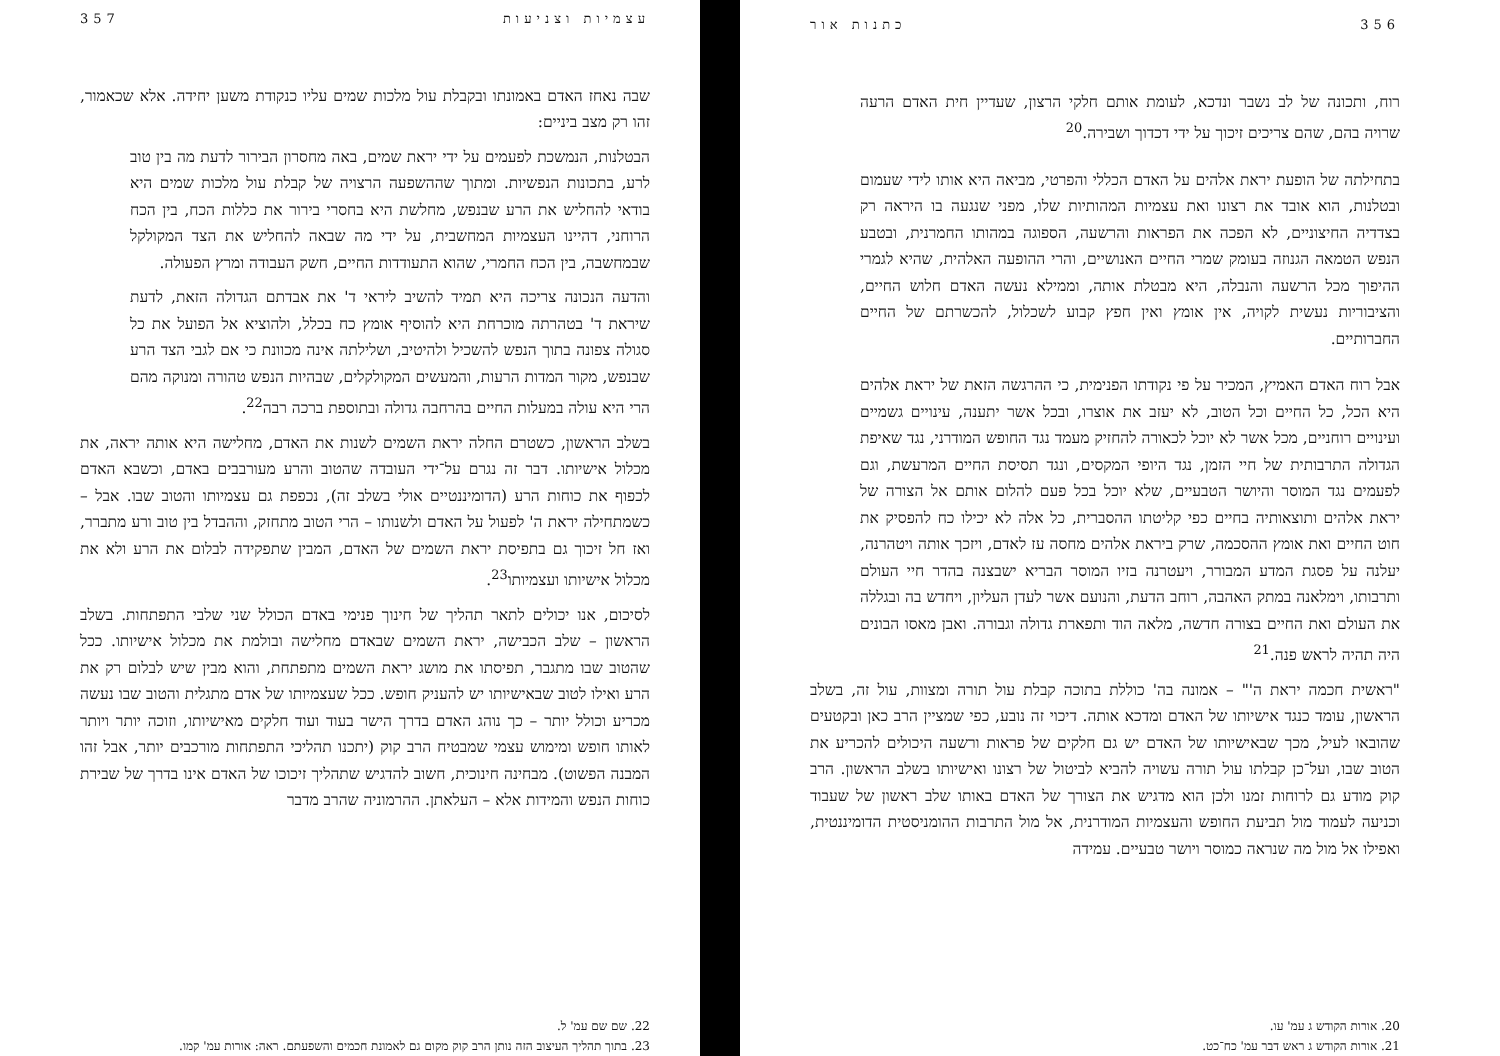357 עצמיות וצניעות
שבה נאחז האדם באמונתו ובקבלת עול מלכות שמים עליו כנקודת משען יחידה. אלא שכאמור, זהו רק מצב ביניים:
הבטלנות, הנמשכת לפעמים על ידי יראת שמים, באה מחסרון הבירור לדעת מה בין טוב לרע, בתכונות הנפשיות. ומתוך שההשפעה הרצויה של קבלת עול מלכות שמים היא בודאי להחליש את הרע שבנפש, מחלשת היא בחסרי בירור את כללות הכח, בין הכח הרוחני, דהיינו העצמיות המחשבית, על ידי מה שבאה להחליש את הצד המקולקל שבמחשבה, בין הכח החמרי, שהוא התעודדות החיים, חשק העבודה ומרץ הפעולה.
והדעה הנכונה צריכה היא תמיד להשיב ליראי ד' את אבדתם הגדולה הזאת, לדעת שיראת ד' בטהרתה מוכרחת היא להוסיף אומץ כח בכלל, ולהוציא אל הפועל את כל סגולה צפונה בתוך הנפש להשכיל ולהיטיב, ושלילתה אינה מכוונת כי אם לגבי הצד הרע שבנפש, מקור המדות הרעות, והמעשים המקולקלים, שבהיות הנפש טהורה ומנוקה מהם הרי היא עולה במעלות החיים בהרחבה גדולה ובתוספת ברכה רבה<sup>22</sup>.
בשלב הראשון, כשטרם החלה יראת השמים לשנות את האדם, מחלישה היא אותה יראה, את מכלול אישיותו. דבר זה נגרם על־ידי העובדה שהטוב והרע מעורבבים באדם, וכשבא האדם לכפוף את כוחות הרע (הדומיננטיים אולי בשלב זה), נכפפת גם עצמיותו והטוב שבו. אבל – כשמתחילה יראת ה' לפעול על האדם ולשנותו – הרי הטוב מתחזק, וההבדל בין טוב ורע מתברר, ואז חל זיכוך גם בתפיסת יראת השמים של האדם, המבין שתפקידה לבלום את הרע ולא את מכלול אישיותו ועצמיותו<sup>23</sup>.
לסיכום, אנו יכולים לתאר תהליך של חינוך פנימי באדם הכולל שני שלבי התפתחות. בשלב הראשון – שלב הכבישה, יראת השמים שבאדם מחלישה ובולמת את מכלול אישיותו. ככל שהטוב שבו מתגבר, תפיסתו את מושג יראת השמים מתפתחת, והוא מבין שיש לבלום רק את הרע ואילו לטוב שבאישיותו יש להעניק חופש. ככל שעצמיותו של אדם מתגלית והטוב שבו נעשה מכריע וכולל יותר – כך נוהג האדם בדרך הישר בעוד ועוד חלקים מאישיותו, וזוכה יותר ויותר לאותו חופש ומימוש עצמי שמבטיח הרב קוק (יתכנו תהליכי התפתחות מורכבים יותר, אבל זהו המבנה הפשוט). מבחינה חינוכית, חשוב להדגיש שתהליך זיכוכו של האדם אינו בדרך של שבירת כוחות הנפש והמידות אלא – העלאתן. ההרמוניה שהרב מדבר
22. שם שם עמ' ל.
23. בתוך תהליך העיצוב הזה נותן הרב קוק מקום גם לאמונת חכמים והשפעתם. ראה: אורות עמ' קמו.
356 כתנות אור
רוח, ותכונה של לב נשבר ונדכא, לעומת אותם חלקי הרצון, שעדיין חית האדם הרעה שרויה בהם, שהם צריכים זיכוך על ידי דכדוך ושבירה.<sup>20</sup>
בתחילתה של הופעת יראת אלהים על האדם הכללי והפרטי, מביאה היא אותו לידי שעמום ובטלנות, הוא אובד את רצונו ואת עצמיות המהותיות שלו, מפני שנגעה בו היראה רק בצדדיה החיצוניים, לא הפכה את הפראות והרשעה, הספוגה במהותו החמרנית, ובטבע הנפש הטמאה הגנוזה בעומק שמרי החיים האנושיים, והרי ההופעה האלהית, שהיא לגמרי ההיפוך מכל הרשעה והנבלה, היא מבטלת אותה, וממילא נעשה האדם חלוש החיים, והציבוריות נעשית לקויה, אין אומץ ואין חפץ קבוע לשכלול, להכשרתם של החיים החברותיים.
אבל רוח האדם האמיץ, המכיר על פי נקודתו הפנימית, כי ההרגשה הזאת של יראת אלהים היא הכל, כל החיים וכל הטוב, לא יעזב את אוצרו, ובכל אשר יתענה, עינויים גשמיים ועינויים רוחניים, מכל אשר לא יוכל לכאורה להחזיק מעמד נגד החופש המודרני, נגד שאיפת הגדולה התרבותית של חיי הזמן, נגד היופי המקסים, ונגד תסיסת החיים המרעשת, וגם לפעמים נגד המוסר והיושר הטבעיים, שלא יוכל בכל פעם להלום אותם אל הצורה של יראת אלהים ותוצאותיה בחיים כפי קליטתו ההסברית, כל אלה לא יכילו כח להפסיק את חוט החיים ואת אומץ ההסכמה, שרק ביראת אלהים מחסה עז לאדם, ויזכך אותה ויטהרנה, יעלנה על פסגת המדע המבורר, ויעטרנה בזיו המוסר הבריא ישבצנה בהדר חיי העולם ותרבותו, וימלאנה במתק האהבה, רוחב הדעת, והנועם אשר לעדן העליון, ויחדש בה ובגללה את העולם ואת החיים בצורה חדשה, מלאה הוד ותפארת גדולה וגבורה. ואבן מאסו הבונים היה תהיה לראש פנה.<sup>21</sup>
"ראשית חכמה יראת ה'" – אמונה בה' כוללת בתוכה קבלת עול תורה ומצוות, עול זה, בשלב הראשון, עומד כנגד אישיותו של האדם ומדכא אותה. דיכוי זה נובע, כפי שמציין הרב כאן ובקטעים שהובאו לעיל, מכך שבאישיותו של האדם יש גם חלקים של פראות ורשעה היכולים להכריע את הטוב שבו, ועל־כן קבלתו עול תורה עשויה להביא לביטול של רצונו ואישיותו בשלב הראשון. הרב קוק מודע גם לרוחות זמנו ולכן הוא מדגיש את הצורך של האדם באותו שלב ראשון של שעבוד וכניעה לעמוד מול תביעת החופש והעצמיות המודרנית, אל מול התרבות ההומניסטית הדומיננטית, ואפילו אל מול מה שנראה כמוסר ויושר טבעיים. עמידה
20. אורות הקודש ג עמ' עו.
21. אורות הקודש ג ראש דבר עמ' כח־כט.